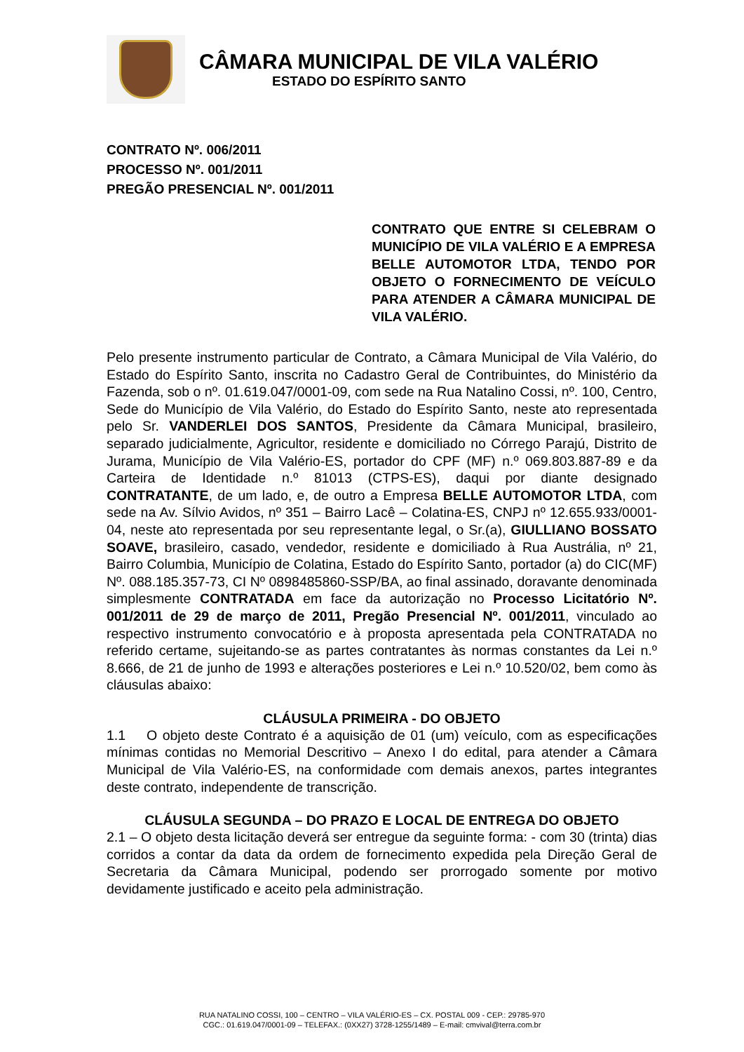CÂMARA MUNICIPAL DE VILA VALÉRIO
ESTADO DO ESPÍRITO SANTO
CONTRATO Nº. 006/2011
PROCESSO Nº. 001/2011
PREGÃO PRESENCIAL Nº. 001/2011
CONTRATO QUE ENTRE SI CELEBRAM O MUNICÍPIO DE VILA VALÉRIO E A EMPRESA BELLE AUTOMOTOR LTDA, TENDO POR OBJETO O FORNECIMENTO DE VEÍCULO PARA ATENDER A CÂMARA MUNICIPAL DE VILA VALÉRIO.
Pelo presente instrumento particular de Contrato, a Câmara Municipal de Vila Valério, do Estado do Espírito Santo, inscrita no Cadastro Geral de Contribuintes, do Ministério da Fazenda, sob o nº. 01.619.047/0001-09, com sede na Rua Natalino Cossi, nº. 100, Centro, Sede do Município de Vila Valério, do Estado do Espírito Santo, neste ato representada pelo Sr. VANDERLEI DOS SANTOS, Presidente da Câmara Municipal, brasileiro, separado judicialmente, Agricultor, residente e domiciliado no Córrego Parajú, Distrito de Jurama, Município de Vila Valério-ES, portador do CPF (MF) n.º 069.803.887-89 e da Carteira de Identidade n.º 81013 (CTPS-ES), daqui por diante designado CONTRATANTE, de um lado, e, de outro a Empresa BELLE AUTOMOTOR LTDA, com sede na Av. Sílvio Avidos, nº 351 – Bairro Lacê – Colatina-ES, CNPJ nº 12.655.933/0001-04, neste ato representada por seu representante legal, o Sr.(a), GIULLIANO BOSSATO SOAVE, brasileiro, casado, vendedor, residente e domiciliado à Rua Austrália, nº 21, Bairro Columbia, Município de Colatina, Estado do Espírito Santo, portador (a) do CIC(MF) Nº. 088.185.357-73, CI Nº 0898485860-SSP/BA, ao final assinado, doravante denominada simplesmente CONTRATADA em face da autorização no Processo Licitatório Nº. 001/2011 de 29 de março de 2011, Pregão Presencial Nº. 001/2011, vinculado ao respectivo instrumento convocatório e à proposta apresentada pela CONTRATADA no referido certame, sujeitando-se as partes contratantes às normas constantes da Lei n.º 8.666, de 21 de junho de 1993 e alterações posteriores e Lei n.º 10.520/02, bem como às cláusulas abaixo:
CLÁUSULA PRIMEIRA - DO OBJETO
1.1 O objeto deste Contrato é a aquisição de 01 (um) veículo, com as especificações mínimas contidas no Memorial Descritivo – Anexo I do edital, para atender a Câmara Municipal de Vila Valério-ES, na conformidade com demais anexos, partes integrantes deste contrato, independente de transcrição.
CLÁUSULA SEGUNDA – DO PRAZO E LOCAL DE ENTREGA DO OBJETO
2.1 – O objeto desta licitação deverá ser entregue da seguinte forma: - com 30 (trinta) dias corridos a contar da data da ordem de fornecimento expedida pela Direção Geral de Secretaria da Câmara Municipal, podendo ser prorrogado somente por motivo devidamente justificado e aceito pela administração.
RUA NATALINO COSSI, 100 – CENTRO – VILA VALÉRIO-ES – CX. POSTAL 009 - CEP.: 29785-970
CGC.: 01.619.047/0001-09 – TELEFAX.: (0XX27) 3728-1255/1489 – E-mail: cmvival@terra.com.br